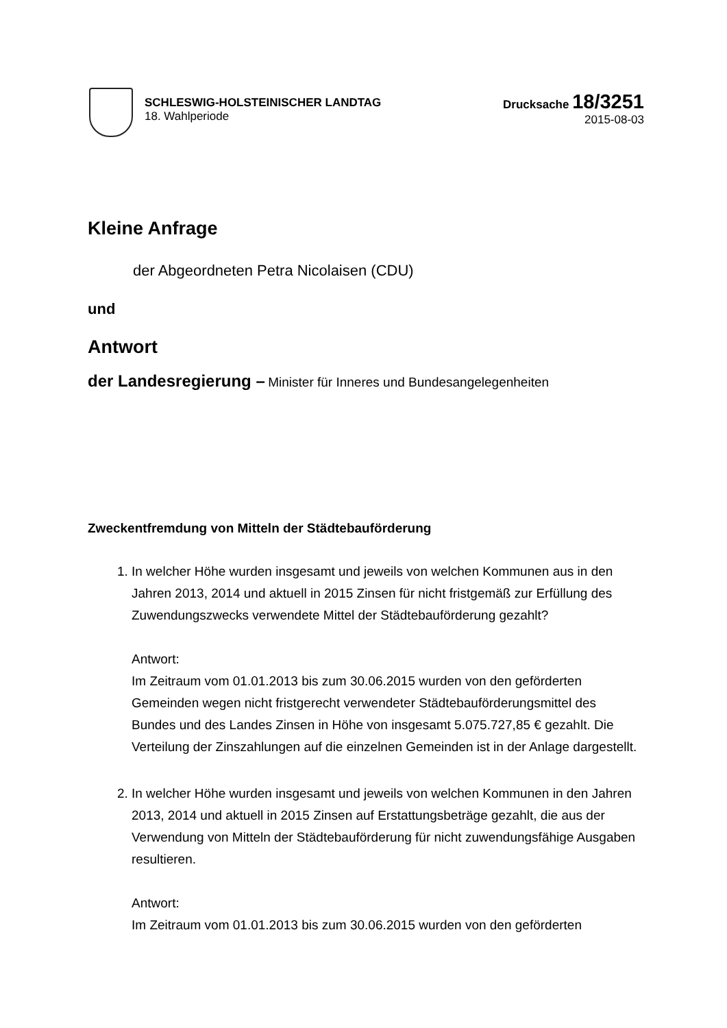SCHLESWIG-HOLSTEINISCHER LANDTAG
18. Wahlperiode
Drucksache 18/3251
2015-08-03
Kleine Anfrage
der Abgeordneten Petra Nicolaisen (CDU)
und
Antwort
der Landesregierung – Minister für Inneres und Bundesangelegenheiten
Zweckentfremdung von Mitteln der Städtebauförderung
1. In welcher Höhe wurden insgesamt und jeweils von welchen Kommunen aus in den Jahren 2013, 2014 und aktuell in 2015 Zinsen für nicht fristgemäß zur Erfüllung des Zuwendungszwecks verwendete Mittel der Städtebauförderung gezahlt?
Antwort:
Im Zeitraum vom 01.01.2013 bis zum 30.06.2015 wurden von den geförderten Gemeinden wegen nicht fristgerecht verwendeter Städtebauförderungsmittel des Bundes und des Landes Zinsen in Höhe von insgesamt 5.075.727,85 € gezahlt. Die Verteilung der Zinszahlungen auf die einzelnen Gemeinden ist in der Anlage dargestellt.
2. In welcher Höhe wurden insgesamt und jeweils von welchen Kommunen in den Jahren 2013, 2014 und aktuell in 2015 Zinsen auf Erstattungsbeträge gezahlt, die aus der Verwendung von Mitteln der Städtebauförderung für nicht zuwendungsfähige Ausgaben resultieren.
Antwort:
Im Zeitraum vom 01.01.2013 bis zum 30.06.2015 wurden von den geförderten